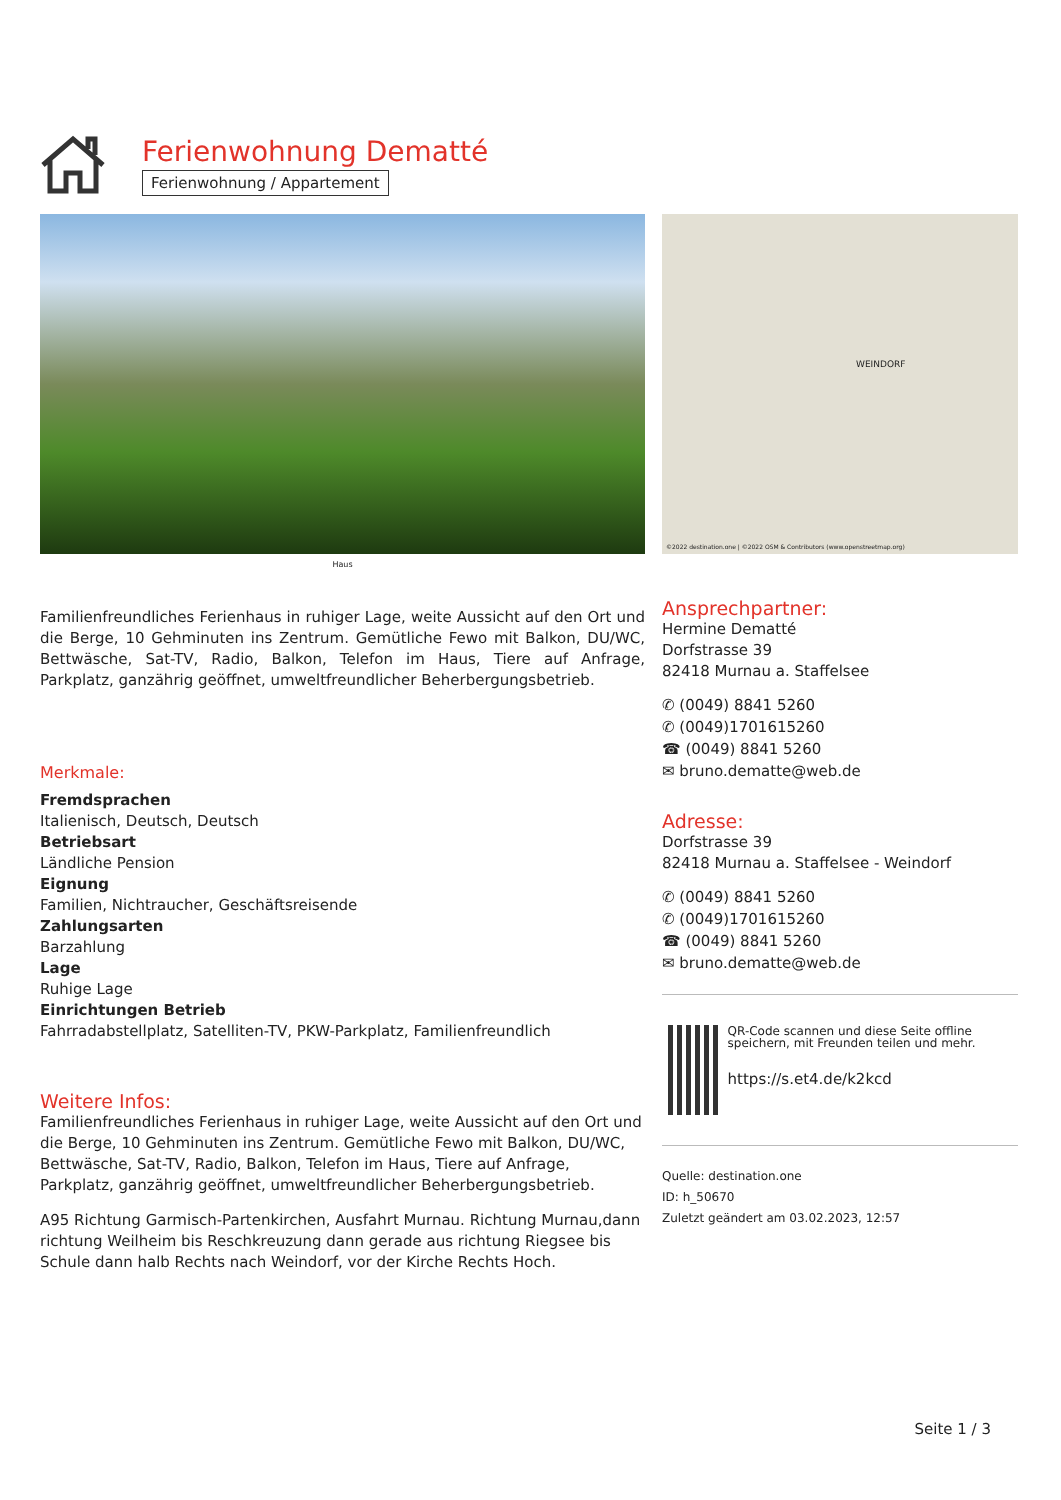Ferienwohnung Dematté
Ferienwohnung / Appartement
Haus
WEINDORF
©2022 destination.one | ©2022 OSM & Contributors (www.openstreetmap.org)
Familienfreundliches Ferienhaus in ruhiger Lage, weite Aussicht auf den Ort und die Berge, 10 Gehminuten ins Zentrum. Gemütliche Fewo mit Balkon, DU/WC, Bettwäsche, Sat-TV, Radio, Balkon, Telefon im Haus, Tiere auf Anfrage, Parkplatz, ganzährig geöffnet, umweltfreundlicher Beherbergungsbetrieb.
Merkmale:
Fremdsprachen
Italienisch, Deutsch, Deutsch
Betriebsart
Ländliche Pension
Eignung
Familien, Nichtraucher, Geschäftsreisende
Zahlungsarten
Barzahlung
Lage
Ruhige Lage
Einrichtungen Betrieb
Fahrradabstellplatz, Satelliten-TV, PKW-Parkplatz, Familienfreundlich
Weitere Infos:
Familienfreundliches Ferienhaus in ruhiger Lage, weite Aussicht auf den Ort und die Berge, 10 Gehminuten ins Zentrum. Gemütliche Fewo mit Balkon, DU/WC, Bettwäsche, Sat-TV, Radio, Balkon, Telefon im Haus, Tiere auf Anfrage, Parkplatz, ganzährig geöffnet, umweltfreundlicher Beherbergungsbetrieb.
A95 Richtung Garmisch-Partenkirchen, Ausfahrt Murnau. Richtung Murnau,dann richtung Weilheim bis Reschkreuzung dann gerade aus richtung Riegsee bis Schule dann halb Rechts nach Weindorf, vor der Kirche Rechts Hoch.
Ansprechpartner:
Hermine Dematté
Dorfstrasse 39
82418 Murnau a. Staffelsee
✆ (0049) 8841 5260
✆ (0049)1701615260
☎ (0049) 8841 5260
✉ bruno.dematte@web.de
Adresse:
Dorfstrasse 39
82418 Murnau a. Staffelsee - Weindorf
✆ (0049) 8841 5260
✆ (0049)1701615260
☎ (0049) 8841 5260
✉ bruno.dematte@web.de
QR-Code scannen und diese Seite offline speichern, mit Freunden teilen und mehr.
https://s.et4.de/k2kcd
Quelle: destination.one
ID: h_50670
Zuletzt geändert am 03.02.2023, 12:57
Seite 1 / 3